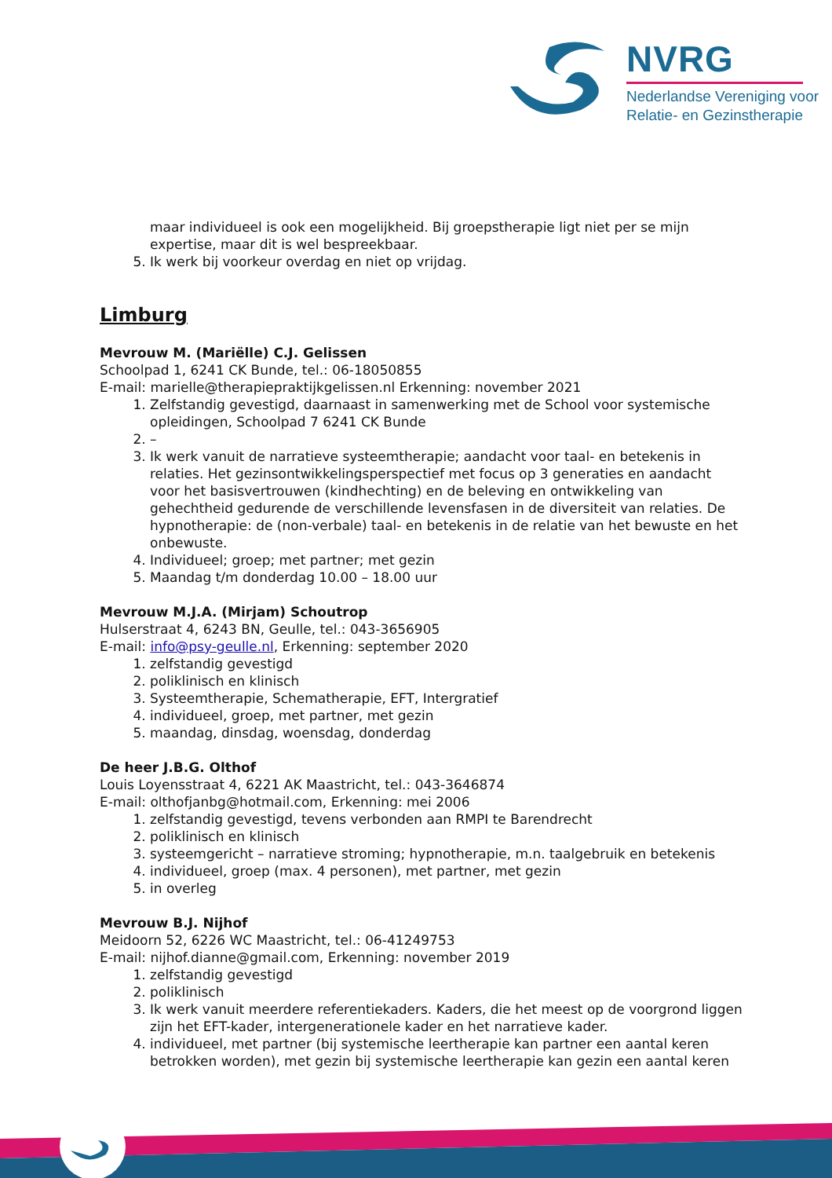NVRG
Nederlandse Vereniging voor
Relatie- en Gezinstherapie
maar individueel is ook een mogelijkheid. Bij groepstherapie ligt niet per se mijn expertise, maar dit is wel bespreekbaar.
5. Ik werk bij voorkeur overdag en niet op vrijdag.
Limburg
Mevrouw M. (Mariëlle) C.J. Gelissen
Schoolpad 1, 6241 CK Bunde, tel.: 06-18050855
E-mail: marielle@therapiepraktijkgelissen.nl Erkenning: november 2021
1. Zelfstandig gevestigd, daarnaast in samenwerking met de School voor systemische opleidingen, Schoolpad 7 6241 CK Bunde
2. –
3. Ik werk vanuit de narratieve systeemtherapie; aandacht voor taal- en betekenis in relaties. Het gezinsontwikkelingsperspectief met focus op 3 generaties en aandacht voor het basisvertrouwen (kindhechting) en de beleving en ontwikkeling van gehechtheid gedurende de verschillende levensfasen in de diversiteit van relaties. De hypnotherapie: de (non-verbale) taal- en betekenis in de relatie van het bewuste en het onbewuste.
4. Individueel; groep; met partner; met gezin
5. Maandag t/m donderdag 10.00 – 18.00 uur
Mevrouw M.J.A. (Mirjam) Schoutrop
Hulserstraat 4, 6243 BN, Geulle, tel.: 043-3656905
E-mail: info@psy-geulle.nl, Erkenning: september 2020
1. zelfstandig gevestigd
2. poliklinisch en klinisch
3. Systeemtherapie, Schematherapie, EFT, Intergratief
4. individueel, groep, met partner, met gezin
5. maandag, dinsdag, woensdag, donderdag
De heer J.B.G. Olthof
Louis Loyensstraat 4, 6221 AK Maastricht, tel.: 043-3646874
E-mail: olthofjanbg@hotmail.com, Erkenning: mei 2006
1. zelfstandig gevestigd, tevens verbonden aan RMPI te Barendrecht
2. poliklinisch en klinisch
3. systeemgericht – narratieve stroming; hypnotherapie, m.n. taalgebruik en betekenis
4. individueel, groep (max. 4 personen), met partner, met gezin
5. in overleg
Mevrouw B.J. Nijhof
Meidoorn 52, 6226 WC Maastricht, tel.: 06-41249753
E-mail: nijhof.dianne@gmail.com, Erkenning: november 2019
1. zelfstandig gevestigd
2. poliklinisch
3. Ik werk vanuit meerdere referentiekaders. Kaders, die het meest op de voorgrond liggen zijn het EFT-kader, intergenerationele kader en het narratieve kader.
4. individueel, met partner (bij systemische leertherapie kan partner een aantal keren betrokken worden), met gezin bij systemische leertherapie kan gezin een aantal keren